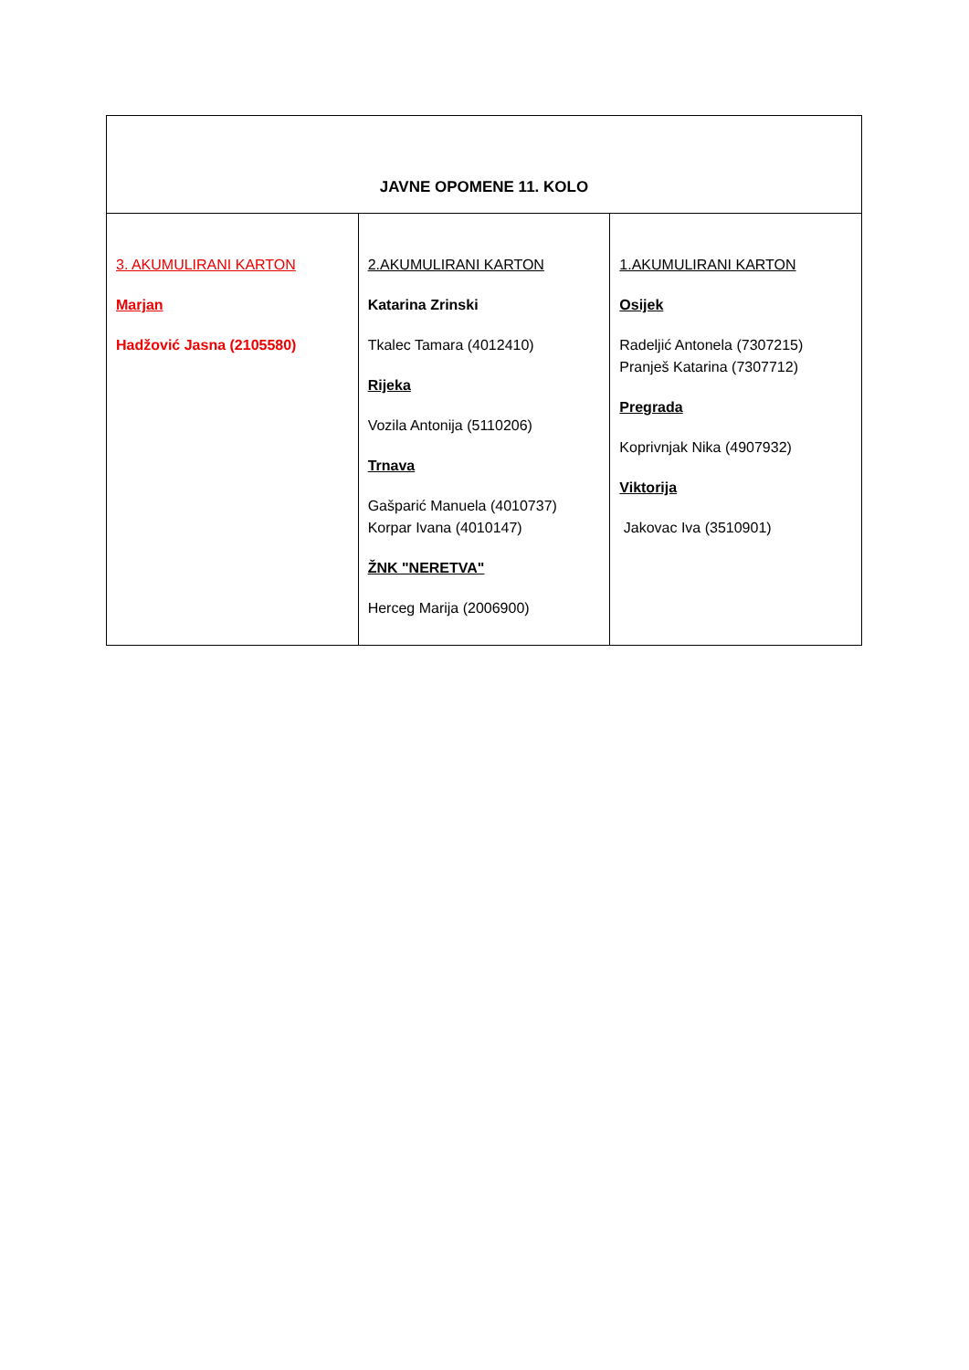| JAVNE OPOMENE 11. KOLO | | |
| --- | --- | --- |
| 3. AKUMULIRANI KARTON Marjan Hadžović Jasna (2105580) | 2.AKUMULIRANI KARTON Katarina Zrinski Tkalec Tamara (4012410) Rijeka Vozila Antonija (5110206) Trnava Gašparić Manuela (4010737) Korpar Ivana (4010147) ŽNK "NERETVA" Herceg Marija (2006900) | 1.AKUMULIRANI KARTON Osijek Radeljić Antonela (7307215) Pranješ Katarina (7307712) Pregrada Koprivnjak Nika (4907932) Viktorija Jakovac Iva (3510901) |